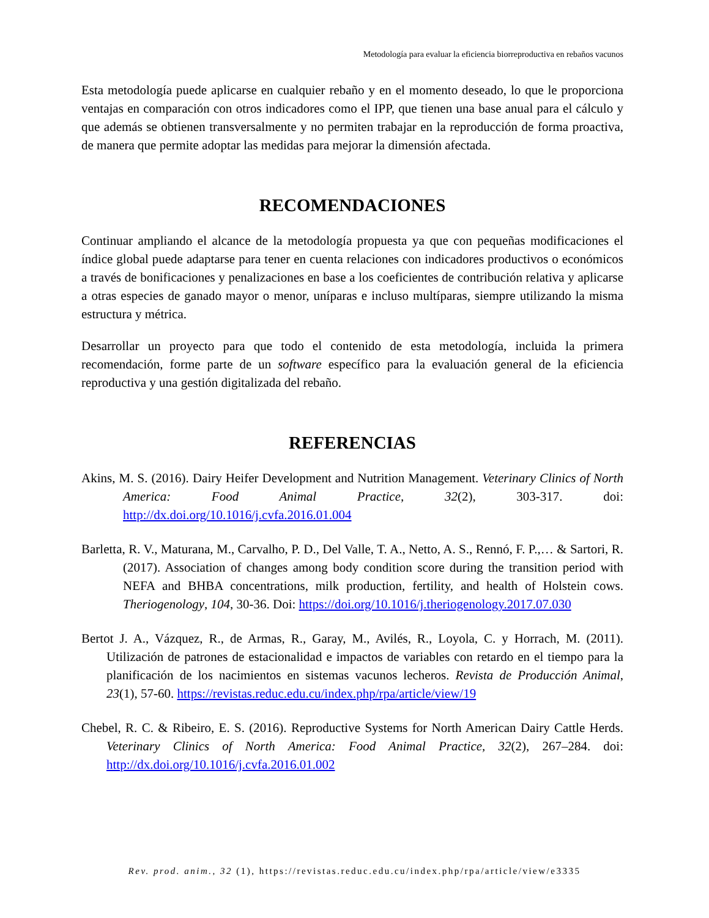Metodología para evaluar la eficiencia biorreproductiva en rebaños vacunos
Esta metodología puede aplicarse en cualquier rebaño y en el momento deseado, lo que le proporciona ventajas en comparación con otros indicadores como el IPP, que tienen una base anual para el cálculo y que además se obtienen transversalmente y no permiten trabajar en la reproducción de forma proactiva, de manera que permite adoptar las medidas para mejorar la dimensión afectada.
RECOMENDACIONES
Continuar ampliando el alcance de la metodología propuesta ya que con pequeñas modificaciones el índice global puede adaptarse para tener en cuenta relaciones con indicadores productivos o económicos a través de bonificaciones y penalizaciones en base a los coeficientes de contribución relativa y aplicarse a otras especies de ganado mayor o menor, uníparas e incluso multíparas, siempre utilizando la misma estructura y métrica.
Desarrollar un proyecto para que todo el contenido de esta metodología, incluida la primera recomendación, forme parte de un software específico para la evaluación general de la eficiencia reproductiva y una gestión digitalizada del rebaño.
REFERENCIAS
Akins, M. S. (2016). Dairy Heifer Development and Nutrition Management. Veterinary Clinics of North America: Food Animal Practice, 32(2), 303-317. doi: http://dx.doi.org/10.1016/j.cvfa.2016.01.004
Barletta, R. V., Maturana, M., Carvalho, P. D., Del Valle, T. A., Netto, A. S., Rennó, F. P.,… & Sartori, R. (2017). Association of changes among body condition score during the transition period with NEFA and BHBA concentrations, milk production, fertility, and health of Holstein cows. Theriogenology, 104, 30-36. Doi: https://doi.org/10.1016/j.theriogenology.2017.07.030
Bertot J. A., Vázquez, R., de Armas, R., Garay, M., Avilés, R., Loyola, C. y Horrach, M. (2011). Utilización de patrones de estacionalidad e impactos de variables con retardo en el tiempo para la planificación de los nacimientos en sistemas vacunos lecheros. Revista de Producción Animal, 23(1), 57-60. https://revistas.reduc.edu.cu/index.php/rpa/article/view/19
Chebel, R. C. & Ribeiro, E. S. (2016). Reproductive Systems for North American Dairy Cattle Herds. Veterinary Clinics of North America: Food Animal Practice, 32(2), 267–284. doi: http://dx.doi.org/10.1016/j.cvfa.2016.01.002
Rev. prod. anim., 32 (1), https://revistas.reduc.edu.cu/index.php/rpa/article/view/e3335